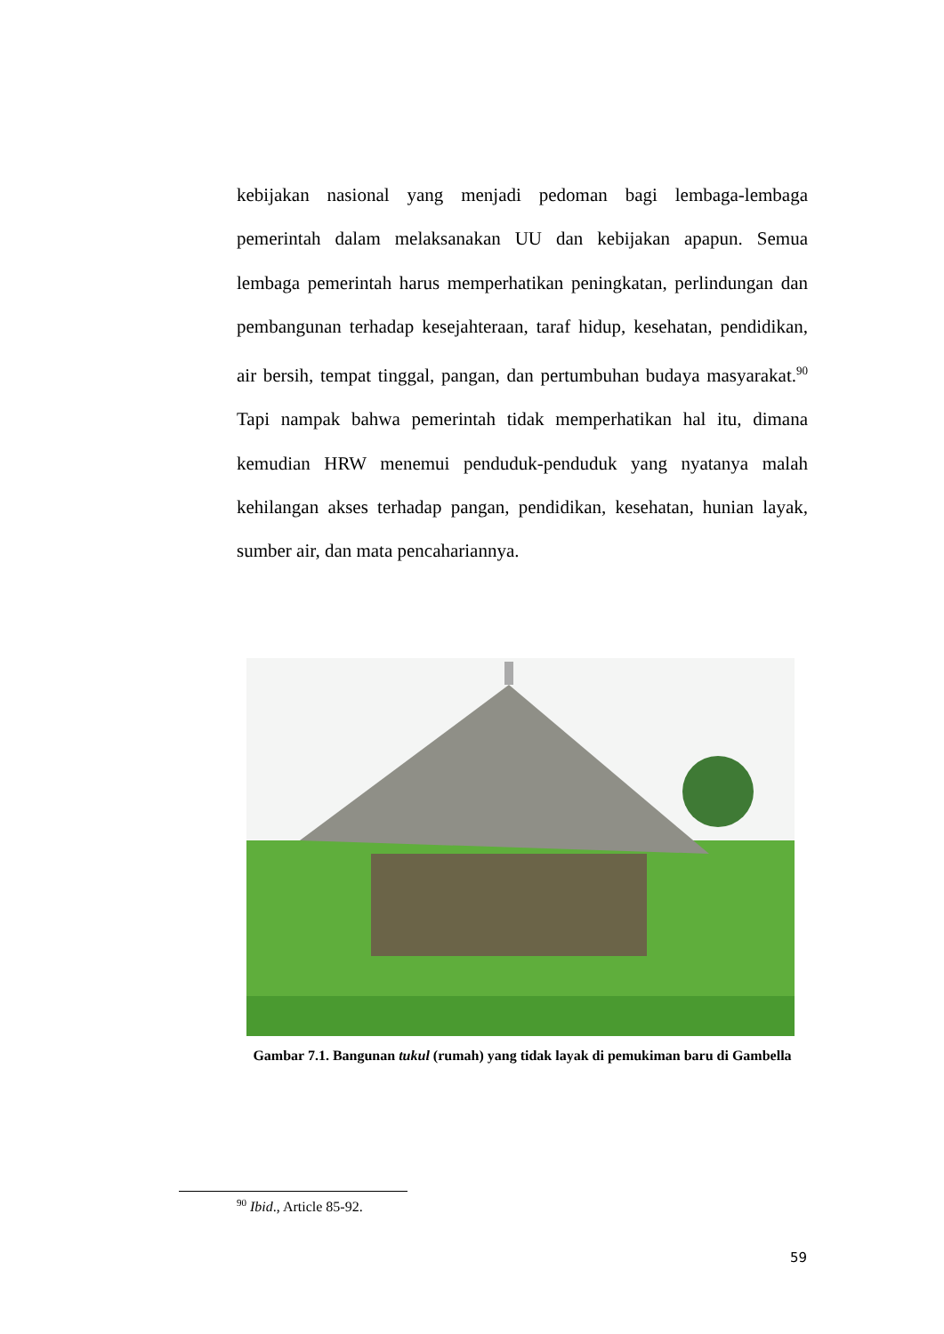kebijakan nasional yang menjadi pedoman bagi lembaga-lembaga pemerintah dalam melaksanakan UU dan kebijakan apapun. Semua lembaga pemerintah harus memperhatikan peningkatan, perlindungan dan pembangunan terhadap kesejahteraan, taraf hidup, kesehatan, pendidikan, air bersih, tempat tinggal, pangan, dan pertumbuhan budaya masyarakat.<sup>90</sup> Tapi nampak bahwa pemerintah tidak memperhatikan hal itu, dimana kemudian HRW menemui penduduk-penduduk yang nyatanya malah kehilangan akses terhadap pangan, pendidikan, kesehatan, hunian layak, sumber air, dan mata pencahariannya.
Gambar 7.1. Bangunan tukul (rumah) yang tidak layak di pemukiman baru di Gambella
<sup>90</sup> Ibid., Article 85-92.
59